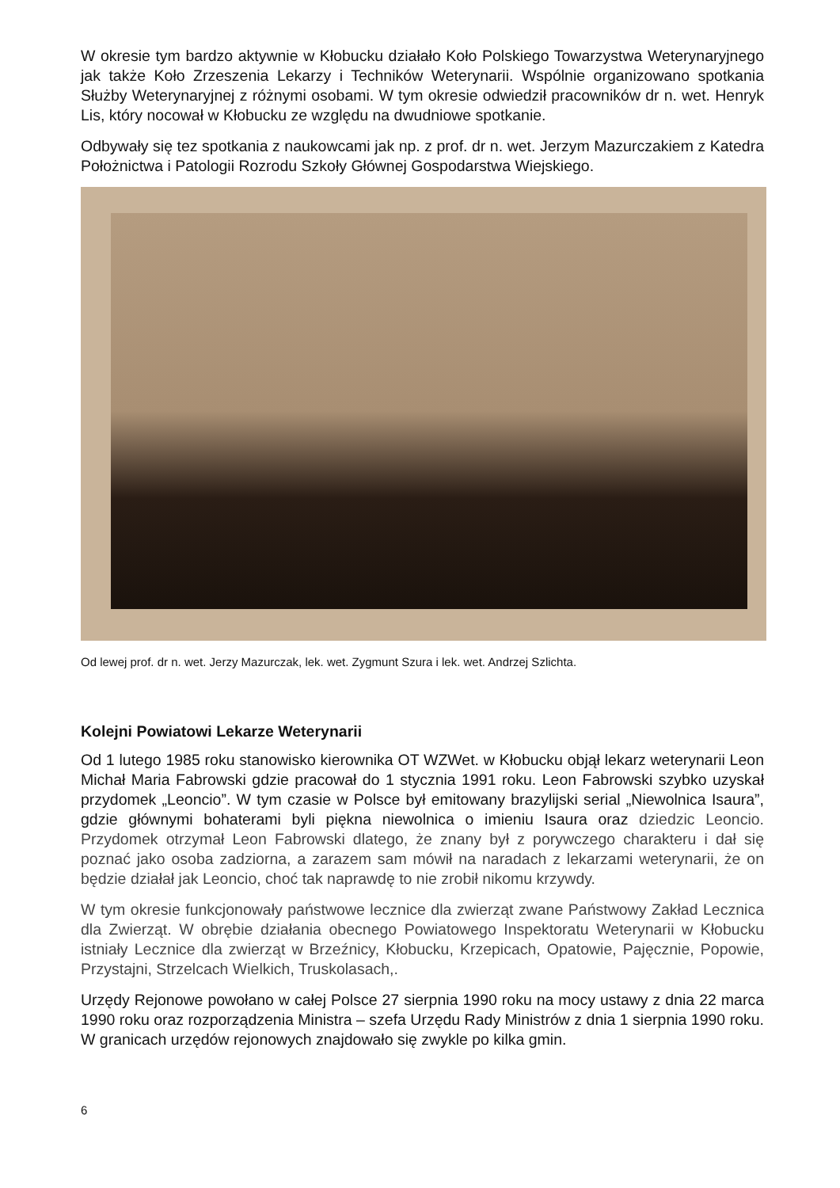W okresie tym bardzo aktywnie w Kłobucku działało Koło Polskiego Towarzystwa Weterynaryjnego jak także Koło Zrzeszenia Lekarzy i Techników Weterynarii. Wspólnie organizowano spotkania Służby Weterynaryjnej z różnymi osobami. W tym okresie odwiedził pracowników dr n. wet. Henryk Lis, który nocował w Kłobucku ze względu na dwudniowe spotkanie.
Odbywały się tez spotkania z naukowcami jak np. z prof. dr n. wet. Jerzym Mazurczakiem z Katedra Położnictwa i Patologii Rozrodu Szkoły Głównej Gospodarstwa Wiejskiego.
Od lewej prof. dr n. wet. Jerzy Mazurczak, lek. wet. Zygmunt Szura i lek. wet. Andrzej Szlichta.
Kolejni Powiatowi Lekarze Weterynarii
Od 1 lutego 1985 roku stanowisko kierownika OT WZWet. w Kłobucku objął lekarz weterynarii Leon Michał Maria Fabrowski gdzie pracował do 1 stycznia 1991 roku. Leon Fabrowski szybko uzyskał przydomek „Leoncio”. W tym czasie w Polsce był emitowany brazylijski serial „Niewolnica Isaura”, gdzie głównymi bohaterami byli piękna niewolnica o imieniu Isaura oraz dziedzic Leoncio. Przydomek otrzymał Leon Fabrowski dlatego, że znany był z porywczego charakteru i dał się poznać jako osoba zadziorna, a zarazem sam mówił na naradach z lekarzami weterynarii, że on będzie działał jak Leoncio, choć tak naprawdę to nie zrobił nikomu krzywdy.
W tym okresie funkcjonowały państwowe lecznice dla zwierząt zwane Państwowy Zakład Lecznica dla Zwierząt. W obrębie działania obecnego Powiatowego Inspektoratu Weterynarii w Kłobucku istniały Lecznice dla zwierząt w Brzeźnicy, Kłobucku, Krzepicach, Opatowie, Pajęcznie, Popowie, Przystajni, Strzelcach Wielkich, Truskolasach,.
Urzędy Rejonowe powołano w całej Polsce 27 sierpnia 1990 roku na mocy ustawy z dnia 22 marca 1990 roku oraz rozporządzenia Ministra – szefa Urzędu Rady Ministrów z dnia 1 sierpnia 1990 roku. W granicach urzędów rejonowych znajdowało się zwykle po kilka gmin.
6